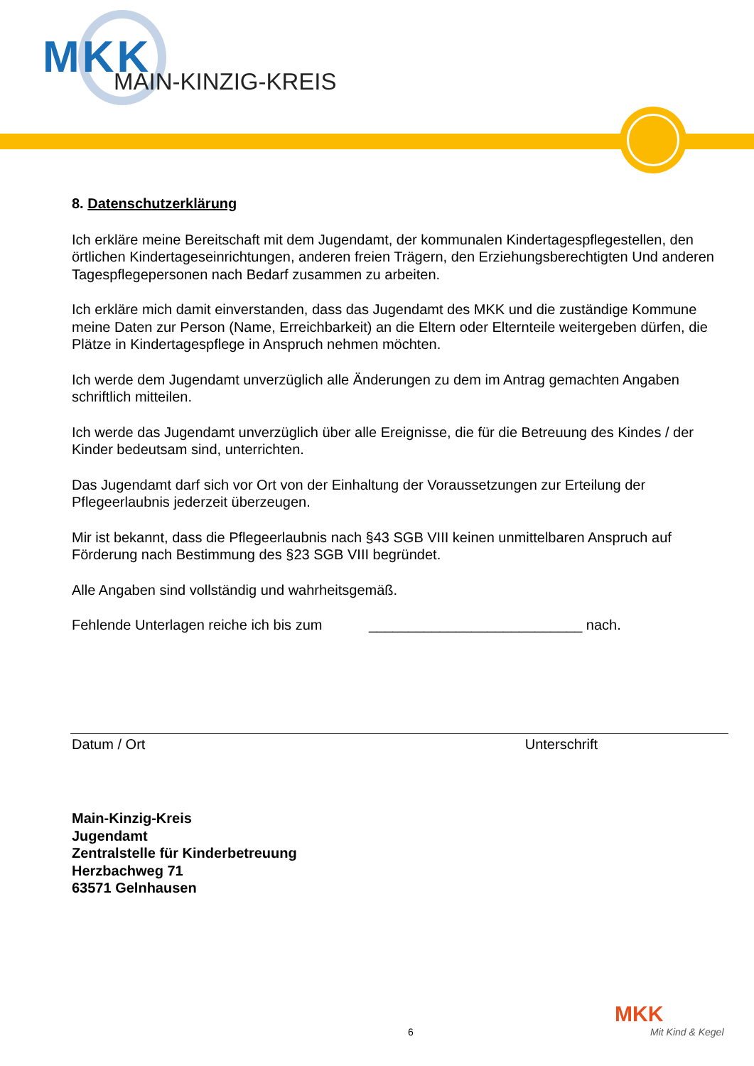MKK MAIN-KINZIG-KREIS
8. Datenschutzerklärung
Ich erkläre meine Bereitschaft mit dem Jugendamt, der kommunalen Kindertagespflegestellen, den örtlichen Kindertageseinrichtungen, anderen freien Trägern, den Erziehungsberechtigten Und anderen Tagespflegepersonen nach Bedarf zusammen zu arbeiten.
Ich erkläre mich damit einverstanden, dass das Jugendamt des MKK und die zuständige Kommune meine Daten zur Person (Name, Erreichbarkeit) an die Eltern oder Elternteile weitergeben dürfen, die Plätze in Kindertagespflege in Anspruch nehmen möchten.
Ich werde dem Jugendamt unverzüglich alle Änderungen zu dem im Antrag gemachten Angaben schriftlich mitteilen.
Ich werde das Jugendamt unverzüglich über alle Ereignisse, die für die Betreuung des Kindes / der Kinder bedeutsam sind, unterrichten.
Das Jugendamt darf sich vor Ort von der Einhaltung der Voraussetzungen zur Erteilung der Pflegeerlaubnis jederzeit überzeugen.
Mir ist bekannt, dass die Pflegeerlaubnis nach §43 SGB VIII keinen unmittelbaren Anspruch auf Förderung nach Bestimmung des §23 SGB VIII begründet.
Alle Angaben sind vollständig und wahrheitsgemäß.
Fehlende Unterlagen reiche ich bis zum ___________________________ nach.
Datum / Ort Unterschrift
Main-Kinzig-Kreis
Jugendamt
Zentralstelle für Kinderbetreuung
Herzbachweg 71
63571 Gelnhausen
6
MKK
Mit Kind & Kegel